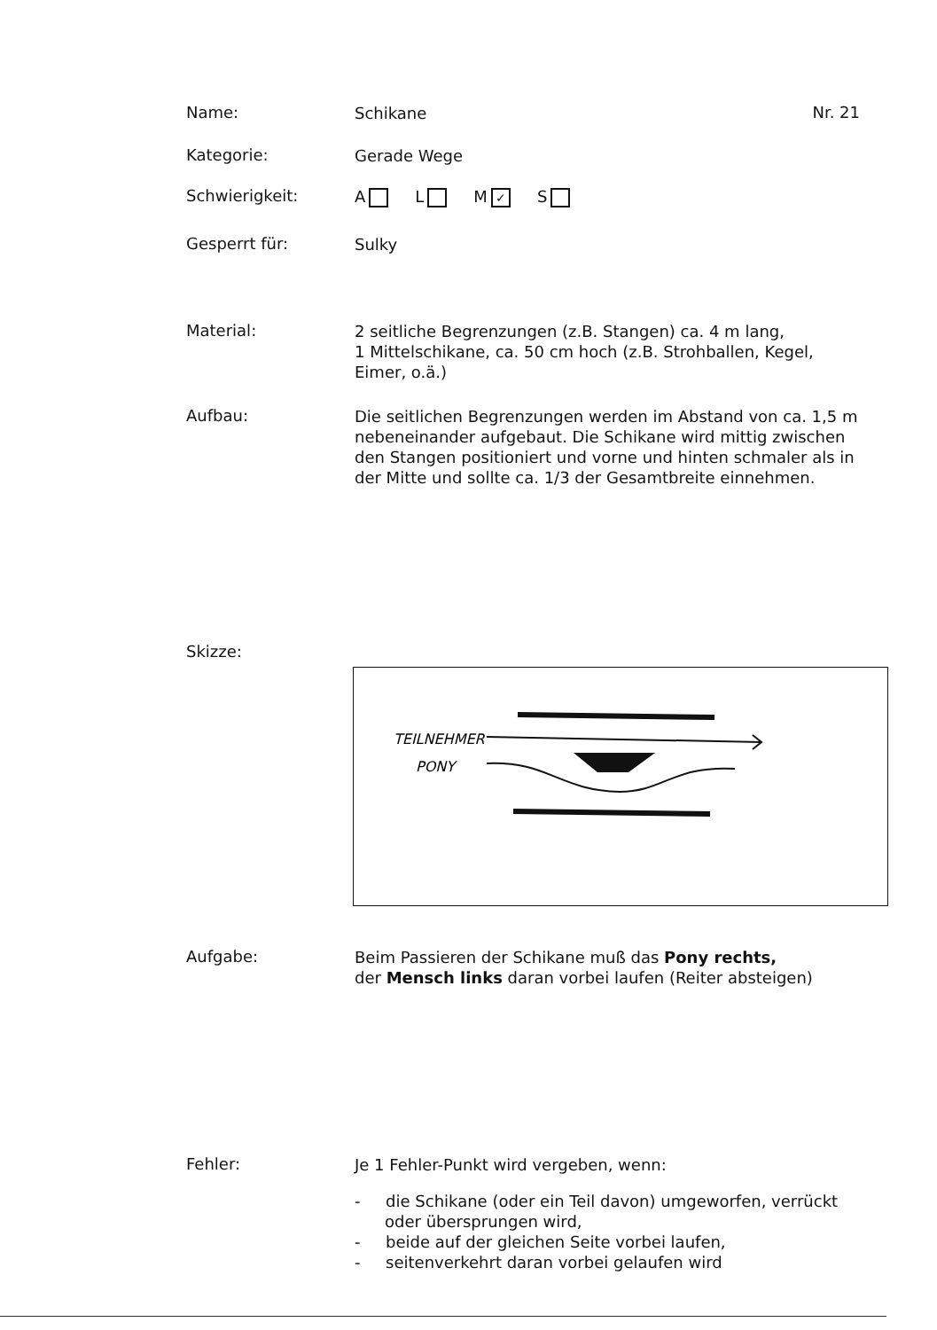Name:
Schikane
Nr. 21
Kategorie:
Gerade Wege
Schwierigkeit:
A L M ✓ S
Gesperrt für:
Sulky
Material:
2 seitliche Begrenzungen (z.B. Stangen) ca. 4 m lang,
1 Mittelschikane, ca. 50 cm hoch (z.B. Strohballen, Kegel, Eimer, o.ä.)
Aufbau:
Die seitlichen Begrenzungen werden im Abstand von ca. 1,5 m nebeneinander aufgebaut. Die Schikane wird mittig zwischen den Stangen positioniert und vorne und hinten schmaler als in der Mitte und sollte ca. 1/3 der Gesamtbreite einnehmen.
Skizze:
TEILNEHMER
PONY
Aufgabe:
Beim Passieren der Schikane muß das Pony rechts,
der Mensch links daran vorbei laufen (Reiter absteigen)
Fehler:
Je 1 Fehler-Punkt wird vergeben, wenn:
- die Schikane (oder ein Teil davon) umgeworfen, verrückt oder übersprungen wird,
- beide auf der gleichen Seite vorbei laufen,
- seitenverkehrt daran vorbei gelaufen wird